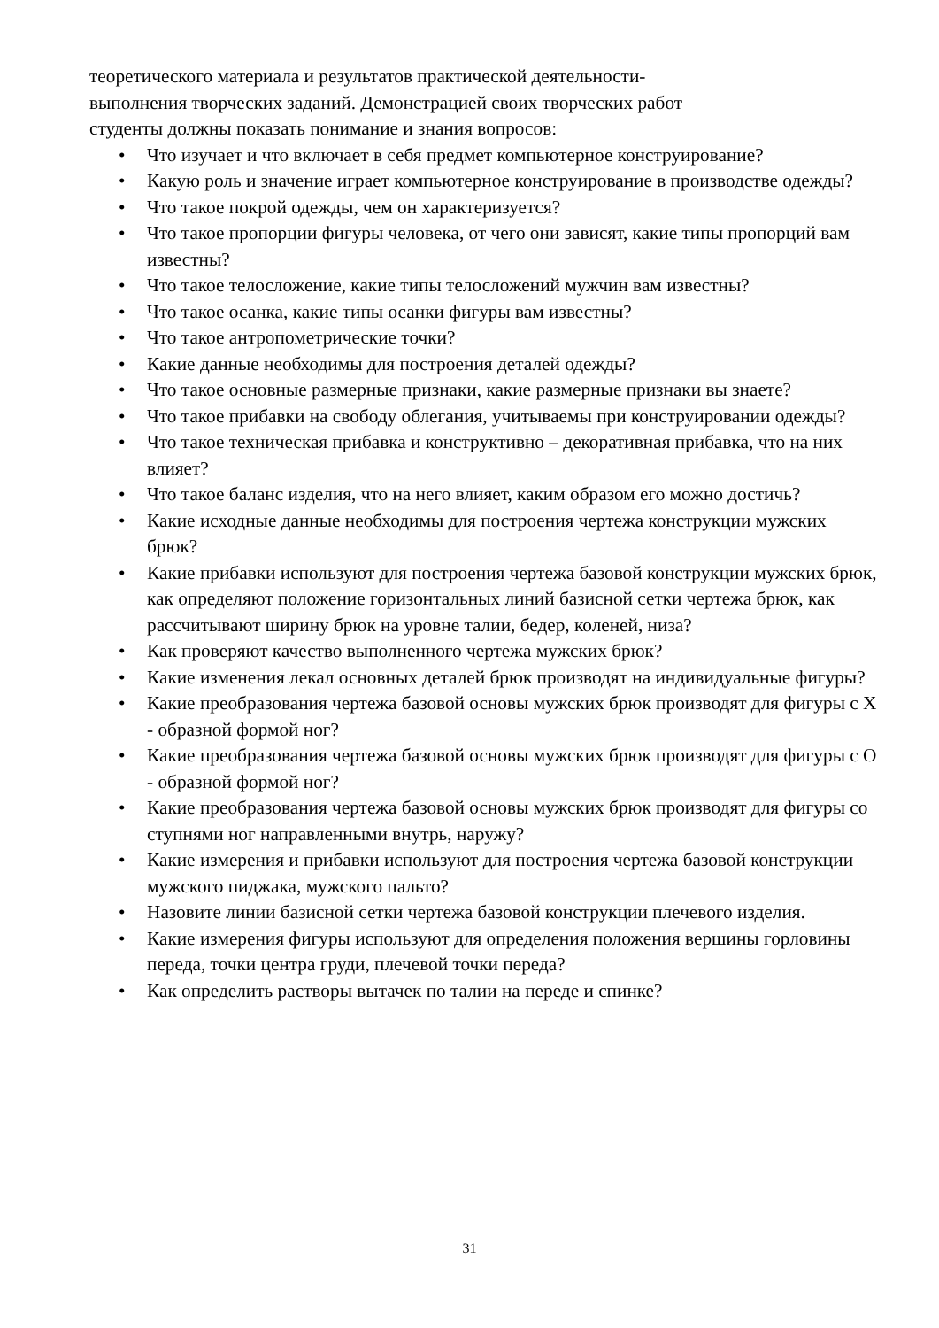теоретического материала и результатов практической деятельности-
выполнения творческих заданий. Демонстрацией своих творческих работ
студенты должны показать понимание и знания вопросов:
• Что изучает и что включает в себя предмет компьютерное конструирование?
• Какую роль и значение играет компьютерное конструирование в производстве одежды?
• Что такое покрой одежды, чем он характеризуется?
• Что такое пропорции фигуры человека, от чего они зависят, какие типы пропорций вам известны?
• Что такое телосложение, какие типы телосложений мужчин вам известны?
• Что такое осанка, какие типы осанки фигуры вам известны?
• Что такое антропометрические точки?
• Какие данные необходимы для построения деталей одежды?
• Что такое основные размерные признаки, какие размерные признаки вы знаете?
• Что такое прибавки на свободу облегания, учитываемы при конструировании одежды?
• Что такое техническая прибавка и конструктивно – декоративная прибавка, что на них влияет?
• Что такое баланс изделия, что на него влияет, каким образом его можно достичь?
• Какие исходные данные необходимы для построения чертежа конструкции мужских брюк?
• Какие прибавки используют для построения чертежа базовой конструкции мужских брюк, как определяют положение горизонтальных линий базисной сетки чертежа брюк, как рассчитывают ширину брюк на уровне талии, бедер, коленей, низа?
• Как проверяют качество выполненного чертежа мужских брюк?
• Какие изменения лекал основных деталей брюк производят на индивидуальные фигуры?
• Какие преобразования чертежа базовой основы мужских брюк производят для фигуры с X - образной формой ног?
• Какие преобразования чертежа базовой основы мужских брюк производят для фигуры с O - образной формой ног?
• Какие преобразования чертежа базовой основы мужских брюк производят для фигуры со ступнями ног направленными внутрь, наружу?
• Какие измерения и прибавки используют для построения чертежа базовой конструкции мужского пиджака, мужского пальто?
• Назовите линии базисной сетки чертежа базовой конструкции плечевого изделия.
• Какие измерения фигуры используют для определения положения вершины горловины переда, точки центра груди, плечевой точки переда?
• Как определить растворы вытачек по талии на переде и спинке?
31